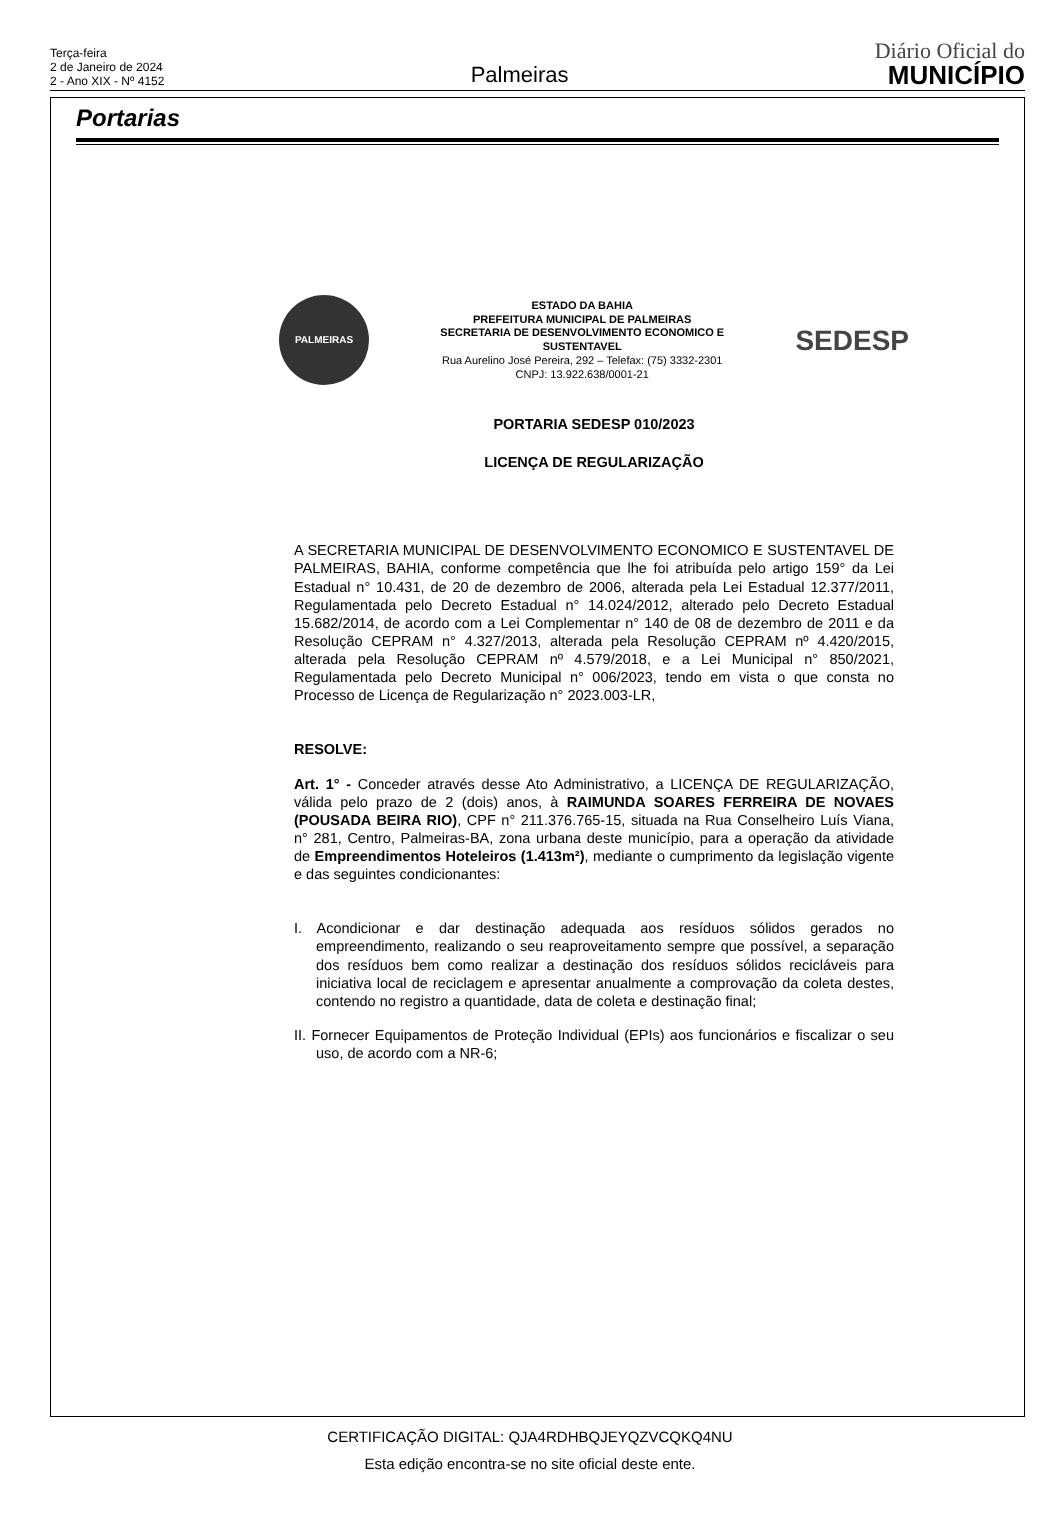Terça-feira
2 de Janeiro de 2024
2 - Ano XIX - Nº 4152
Palmeiras
Diário Oficial do
MUNICÍPIO
Portarias
PALMEIRAS
ESTADO DA BAHIA
PREFEITURA MUNICIPAL DE PALMEIRAS
SECRETARIA DE DESENVOLVIMENTO ECONOMICO E
SUSTENTAVEL
Rua Aurelino José Pereira, 292 – Telefax: (75) 3332-2301
CNPJ: 13.922.638/0001-21
SEDESP
PORTARIA SEDESP 010/2023
LICENÇA DE REGULARIZAÇÃO
A SECRETARIA MUNICIPAL DE DESENVOLVIMENTO ECONOMICO E SUSTENTAVEL DE PALMEIRAS, BAHIA, conforme competência que lhe foi atribuída pelo artigo 159° da Lei Estadual n° 10.431, de 20 de dezembro de 2006, alterada pela Lei Estadual 12.377/2011, Regulamentada pelo Decreto Estadual n° 14.024/2012, alterado pelo Decreto Estadual 15.682/2014, de acordo com a Lei Complementar n° 140 de 08 de dezembro de 2011 e da Resolução CEPRAM n° 4.327/2013, alterada pela Resolução CEPRAM nº 4.420/2015, alterada pela Resolução CEPRAM nº 4.579/2018, e a Lei Municipal n° 850/2021, Regulamentada pelo Decreto Municipal n° 006/2023, tendo em vista o que consta no Processo de Licença de Regularização n° 2023.003-LR,
RESOLVE:
Art. 1° - Conceder através desse Ato Administrativo, a LICENÇA DE REGULARIZAÇÃO, válida pelo prazo de 2 (dois) anos, à RAIMUNDA SOARES FERREIRA DE NOVAES (POUSADA BEIRA RIO), CPF n° 211.376.765-15, situada na Rua Conselheiro Luís Viana, n° 281, Centro, Palmeiras-BA, zona urbana deste município, para a operação da atividade de Empreendimentos Hoteleiros (1.413m²), mediante o cumprimento da legislação vigente e das seguintes condicionantes:
I. Acondicionar e dar destinação adequada aos resíduos sólidos gerados no empreendimento, realizando o seu reaproveitamento sempre que possível, a separação dos resíduos bem como realizar a destinação dos resíduos sólidos recicláveis para iniciativa local de reciclagem e apresentar anualmente a comprovação da coleta destes, contendo no registro a quantidade, data de coleta e destinação final;
II. Fornecer Equipamentos de Proteção Individual (EPIs) aos funcionários e fiscalizar o seu uso, de acordo com a NR-6;
CERTIFICAÇÃO DIGITAL: QJA4RDHBQJEYQZVCQKQ4NU
Esta edição encontra-se no site oficial deste ente.